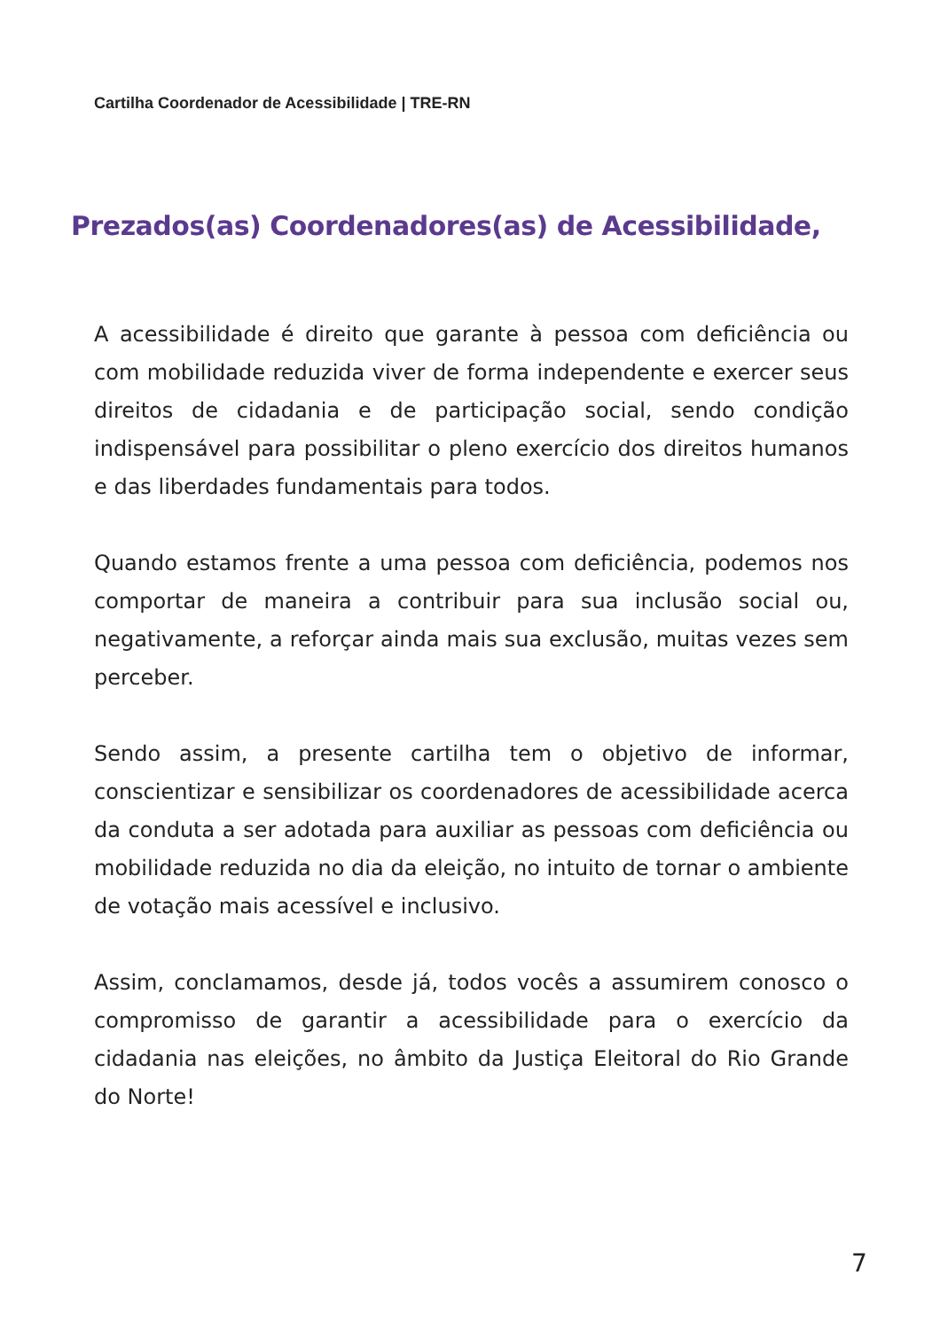Cartilha Coordenador de Acessibilidade | TRE-RN
Prezados(as) Coordenadores(as) de Acessibilidade,
A acessibilidade é direito que garante à pessoa com deficiência ou com mobilidade reduzida viver de forma independente e exercer seus direitos de cidadania e de participação social, sendo condição indispensável para possibilitar o pleno exercício dos direitos humanos e das liberdades fundamentais para todos.
Quando estamos frente a uma pessoa com deficiência, podemos nos comportar de maneira a contribuir para sua inclusão social ou, negativamente, a reforçar ainda mais sua exclusão, muitas vezes sem perceber.
Sendo assim, a presente cartilha tem o objetivo de informar, conscientizar e sensibilizar os coordenadores de acessibilidade acerca da conduta a ser adotada para auxiliar as pessoas com deficiência ou mobilidade reduzida no dia da eleição, no intuito de tornar o ambiente de votação mais acessível e inclusivo.
Assim, conclamamos, desde já, todos vocês a assumirem conosco o compromisso de garantir a acessibilidade para o exercício da cidadania nas eleições, no âmbito da Justiça Eleitoral do Rio Grande do Norte!
7